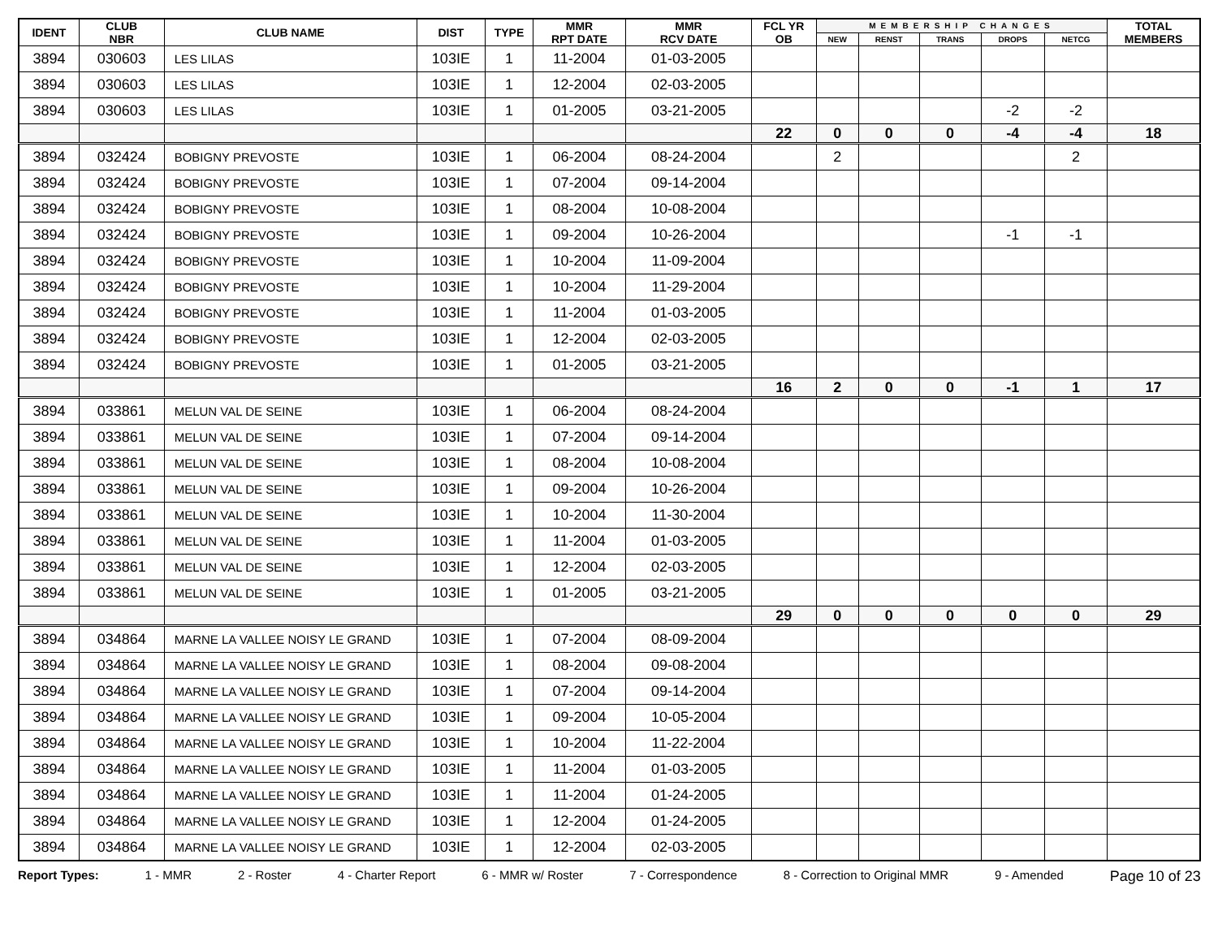| IDENT | CLUB NBR | CLUB NAME | DIST | TYPE | MMR RPT DATE | MMR RCV DATE | FCL YR OB | MEMBERSHIP CHANGES | | | | | TOTAL MEMBERS |
| --- | --- | --- | --- | --- | --- | --- | --- | --- | --- | --- | --- | --- | --- |
| | | | | | | | | NEW | RENST | TRANS | DROPS | NETCG | |
| 3894 | 030603 | LES LILAS | 103IE | 1 | 11-2004 | 01-03-2005 | | | | | | | |
| 3894 | 030603 | LES LILAS | 103IE | 1 | 12-2004 | 02-03-2005 | | | | | | | |
| 3894 | 030603 | LES LILAS | 103IE | 1 | 01-2005 | 03-21-2005 | | | | | -2 | -2 | |
| | | | | | | | 22 | 0 | 0 | 0 | -4 | -4 | 18 |
| 3894 | 032424 | BOBIGNY PREVOSTE | 103IE | 1 | 06-2004 | 08-24-2004 | | 2 | | | | 2 | |
| 3894 | 032424 | BOBIGNY PREVOSTE | 103IE | 1 | 07-2004 | 09-14-2004 | | | | | | | |
| 3894 | 032424 | BOBIGNY PREVOSTE | 103IE | 1 | 08-2004 | 10-08-2004 | | | | | | | |
| 3894 | 032424 | BOBIGNY PREVOSTE | 103IE | 1 | 09-2004 | 10-26-2004 | | | | | -1 | -1 | |
| 3894 | 032424 | BOBIGNY PREVOSTE | 103IE | 1 | 10-2004 | 11-09-2004 | | | | | | | |
| 3894 | 032424 | BOBIGNY PREVOSTE | 103IE | 1 | 10-2004 | 11-29-2004 | | | | | | | |
| 3894 | 032424 | BOBIGNY PREVOSTE | 103IE | 1 | 11-2004 | 01-03-2005 | | | | | | | |
| 3894 | 032424 | BOBIGNY PREVOSTE | 103IE | 1 | 12-2004 | 02-03-2005 | | | | | | | |
| 3894 | 032424 | BOBIGNY PREVOSTE | 103IE | 1 | 01-2005 | 03-21-2005 | | | | | | | |
| | | | | | | | 16 | 2 | 0 | 0 | -1 | 1 | 17 |
| 3894 | 033861 | MELUN VAL DE SEINE | 103IE | 1 | 06-2004 | 08-24-2004 | | | | | | | |
| 3894 | 033861 | MELUN VAL DE SEINE | 103IE | 1 | 07-2004 | 09-14-2004 | | | | | | | |
| 3894 | 033861 | MELUN VAL DE SEINE | 103IE | 1 | 08-2004 | 10-08-2004 | | | | | | | |
| 3894 | 033861 | MELUN VAL DE SEINE | 103IE | 1 | 09-2004 | 10-26-2004 | | | | | | | |
| 3894 | 033861 | MELUN VAL DE SEINE | 103IE | 1 | 10-2004 | 11-30-2004 | | | | | | | |
| 3894 | 033861 | MELUN VAL DE SEINE | 103IE | 1 | 11-2004 | 01-03-2005 | | | | | | | |
| 3894 | 033861 | MELUN VAL DE SEINE | 103IE | 1 | 12-2004 | 02-03-2005 | | | | | | | |
| 3894 | 033861 | MELUN VAL DE SEINE | 103IE | 1 | 01-2005 | 03-21-2005 | | | | | | | |
| | | | | | | | 29 | 0 | 0 | 0 | 0 | 0 | 29 |
| 3894 | 034864 | MARNE LA VALLEE NOISY LE GRAND | 103IE | 1 | 07-2004 | 08-09-2004 | | | | | | | |
| 3894 | 034864 | MARNE LA VALLEE NOISY LE GRAND | 103IE | 1 | 08-2004 | 09-08-2004 | | | | | | | |
| 3894 | 034864 | MARNE LA VALLEE NOISY LE GRAND | 103IE | 1 | 07-2004 | 09-14-2004 | | | | | | | |
| 3894 | 034864 | MARNE LA VALLEE NOISY LE GRAND | 103IE | 1 | 09-2004 | 10-05-2004 | | | | | | | |
| 3894 | 034864 | MARNE LA VALLEE NOISY LE GRAND | 103IE | 1 | 10-2004 | 11-22-2004 | | | | | | | |
| 3894 | 034864 | MARNE LA VALLEE NOISY LE GRAND | 103IE | 1 | 11-2004 | 01-03-2005 | | | | | | | |
| 3894 | 034864 | MARNE LA VALLEE NOISY LE GRAND | 103IE | 1 | 11-2004 | 01-24-2005 | | | | | | | |
| 3894 | 034864 | MARNE LA VALLEE NOISY LE GRAND | 103IE | 1 | 12-2004 | 01-24-2005 | | | | | | | |
| 3894 | 034864 | MARNE LA VALLEE NOISY LE GRAND | 103IE | 1 | 12-2004 | 02-03-2005 | | | | | | | |
Report Types: 1 - MMR 2 - Roster 4 - Charter Report 6 - MMR w/ Roster 7 - Correspondence 8 - Correction to Original MMR 9 - Amended Page 10 of 23